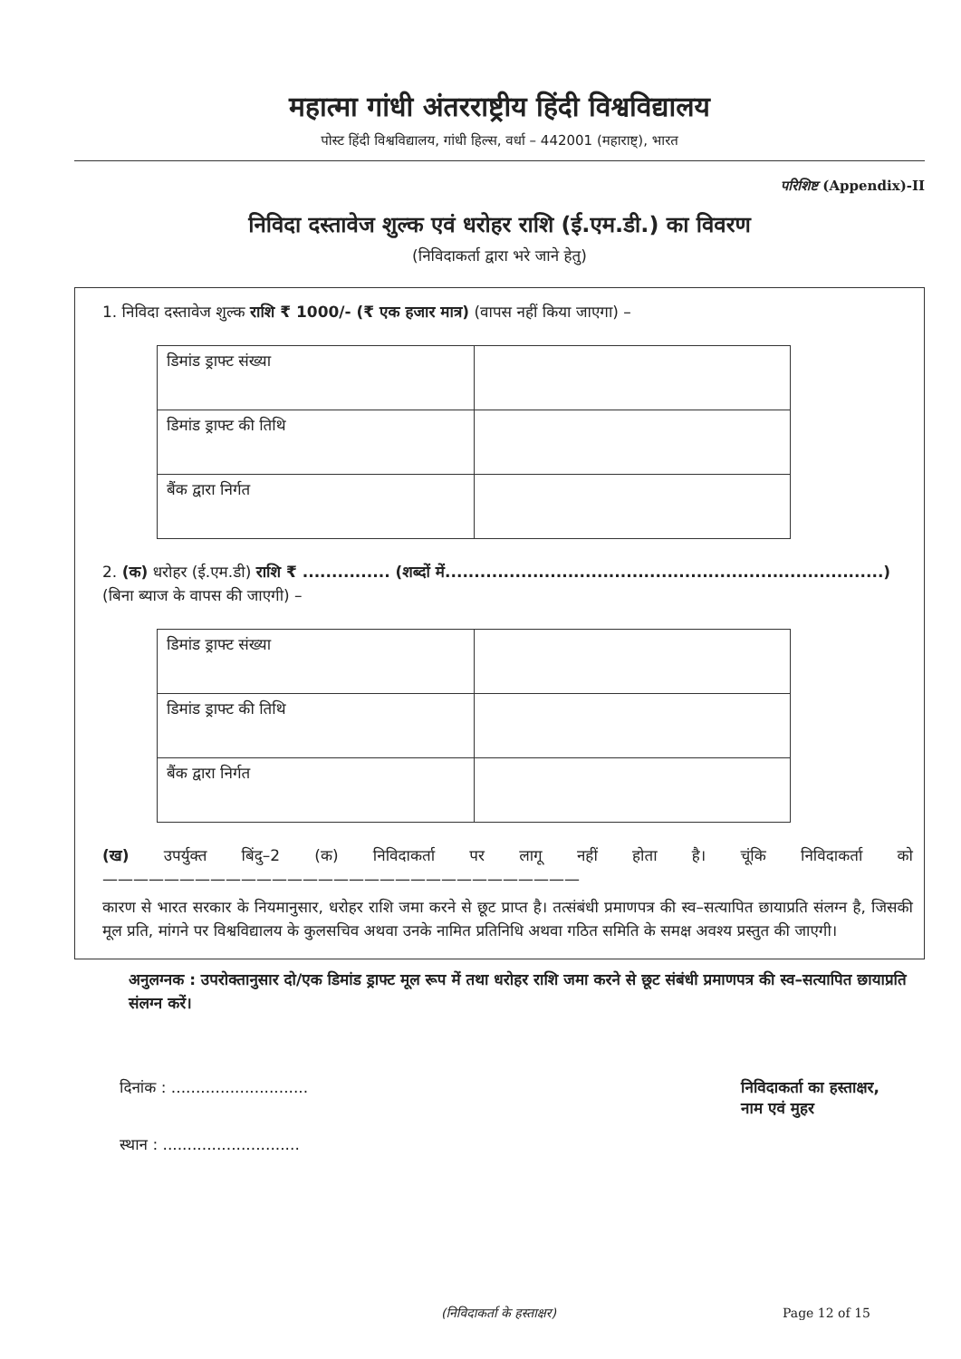महात्मा गांधी अंतरराष्ट्रीय हिंदी विश्वविद्यालय
पोस्ट हिंदी विश्वविद्यालय, गांधी हिल्स, वर्धा – 442001 (महाराष्ट्), भारत
परिशिष्ट (Appendix)-II
निविदा दस्तावेज शुल्क एवं धरोहर राशि (ई.एम.डी.) का विवरण
(निविदाकर्ता द्वारा भरे जाने हेतु)
1. निविदा दस्तावेज शुल्क राशि ₹ 1000/- (₹ एक हजार मात्र) (वापस नहीं किया जाएगा) –
| डिमांड ड्राफ्ट संख्या | |
| डिमांड ड्राफ्ट की तिथि | |
| बैंक द्वारा निर्गत | |
2. (क) धरोहर (ई.एम.डी) राशि ₹ ............... (शब्दों में...........................................................................)
(बिना ब्याज के वापस की जाएगी) –
| डिमांड ड्राफ्ट संख्या | |
| डिमांड ड्राफ्ट की तिथि | |
| बैंक द्वारा निर्गत | |
(ख) उपर्युक्त बिंदु–2 (क) निविदाकर्ता पर लागू नहीं होता है। चूंकि निविदाकर्ता को ———————————————————————————————
कारण से भारत सरकार के नियमानुसार, धरोहर राशि जमा करने से छूट प्राप्त है। तत्संबंधी प्रमाणपत्र की स्व–सत्यापित छायाप्रति संलग्न है, जिसकी मूल प्रति, मांगने पर विश्वविद्यालय के कुलसचिव अथवा उनके नामित प्रतिनिधि अथवा गठित समिति के समक्ष अवश्य प्रस्तुत की जाएगी।
अनुलग्नक : उपरोक्तानुसार दो/एक डिमांड ड्राफ्ट मूल रूप में तथा धरोहर राशि जमा करने से छूट संबंधी प्रमाणपत्र की स्व–सत्यापित छायाप्रति संलग्न करें।
दिनांक : ............................
स्थान : ............................
निविदाकर्ता का हस्ताक्षर,
नाम एवं मुहर
(निविदाकर्ता के हस्ताक्षर) Page 12 of 15